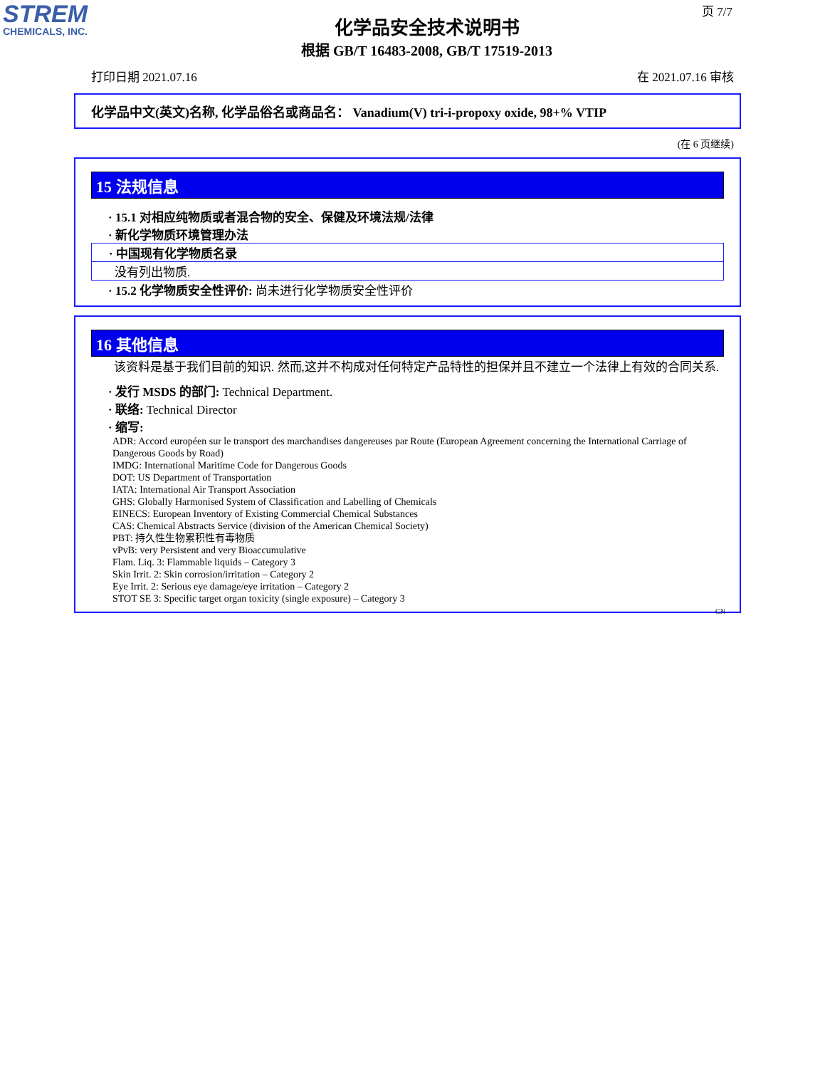STREM
CHEMICALS, INC.
页 7/7
化学品安全技术说明书
根据 GB/T 16483-2008, GB/T 17519-2013
打印日期 2021.07.16 在 2021.07.16 审核
化学品中文(英文)名称, 化学品俗名或商品名： Vanadium(V) tri-i-propoxy oxide, 98+% VTIP
(在 6 页继续)
15 法规信息
· 15.1 对相应纯物质或者混合物的安全、保健及环境法规/法律
· 新化学物质环境管理办法
· 中国现有化学物质名录
没有列出物质.
· 15.2 化学物质安全性评价: 尚未进行化学物质安全性评价
16 其他信息
该资料是基于我们目前的知识. 然而,这并不构成对任何特定产品特性的担保并且不建立一个法律上有效的合同关系.
· 发行 MSDS 的部门: Technical Department.
· 联络: Technical Director
· 缩写:
ADR: Accord européen sur le transport des marchandises dangereuses par Route (European Agreement concerning the International Carriage of Dangerous Goods by Road)
IMDG: International Maritime Code for Dangerous Goods
DOT: US Department of Transportation
IATA: International Air Transport Association
GHS: Globally Harmonised System of Classification and Labelling of Chemicals
EINECS: European Inventory of Existing Commercial Chemical Substances
CAS: Chemical Abstracts Service (division of the American Chemical Society)
PBT: 持久性生物累积性有毒物质
vPvB: very Persistent and very Bioaccumulative
Flam. Liq. 3: Flammable liquids – Category 3
Skin Irrit. 2: Skin corrosion/irritation – Category 2
Eye Irrit. 2: Serious eye damage/eye irritation – Category 2
STOT SE 3: Specific target organ toxicity (single exposure) – Category 3
CN